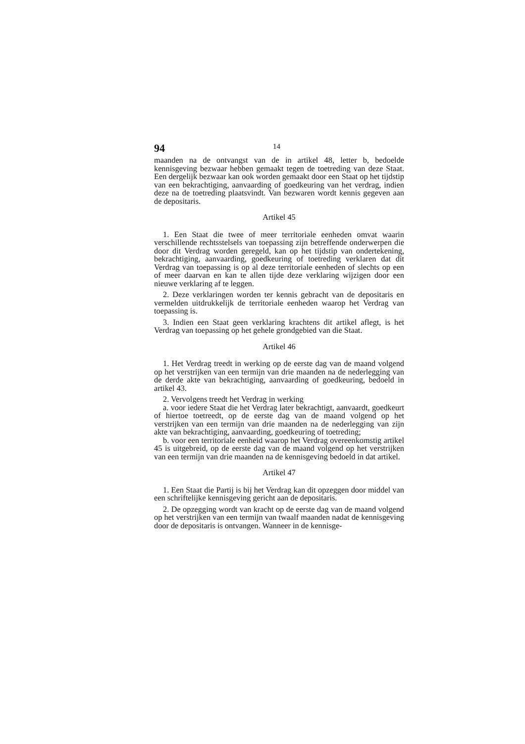94 14
maanden na de ontvangst van de in artikel 48, letter b, bedoelde kennisgeving bezwaar hebben gemaakt tegen de toetreding van deze Staat. Een dergelijk bezwaar kan ook worden gemaakt door een Staat op het tijdstip van een bekrachtiging, aanvaarding of goedkeuring van het verdrag, indien deze na de toetreding plaatsvindt. Van bezwaren wordt kennis gegeven aan de depositaris.
Artikel 45
1. Een Staat die twee of meer territoriale eenheden omvat waarin verschillende rechtsstelsels van toepassing zijn betreffende onderwerpen die door dit Verdrag worden geregeld, kan op het tijdstip van ondertekening, bekrachtiging, aanvaarding, goedkeuring of toetreding verklaren dat dit Verdrag van toepassing is op al deze territoriale eenheden of slechts op een of meer daarvan en kan te allen tijde deze verklaring wijzigen door een nieuwe verklaring af te leggen.
2. Deze verklaringen worden ter kennis gebracht van de depositaris en vermelden uitdrukkelijk de territoriale eenheden waarop het Verdrag van toepassing is.
3. Indien een Staat geen verklaring krachtens dit artikel aflegt, is het Verdrag van toepassing op het gehele grondgebied van die Staat.
Artikel 46
1. Het Verdrag treedt in werking op de eerste dag van de maand volgend op het verstrijken van een termijn van drie maanden na de nederlegging van de derde akte van bekrachtiging, aanvaarding of goedkeuring, bedoeld in artikel 43.
2. Vervolgens treedt het Verdrag in werking
a. voor iedere Staat die het Verdrag later bekrachtigt, aanvaardt, goedkeurt of hiertoe toetreedt, op de eerste dag van de maand volgend op het verstrijken van een termijn van drie maanden na de nederlegging van zijn akte van bekrachtiging, aanvaarding, goedkeuring of toetreding;
b. voor een territoriale eenheid waarop het Verdrag overeenkomstig artikel 45 is uitgebreid, op de eerste dag van de maand volgend op het verstrijken van een termijn van drie maanden na de kennisgeving bedoeld in dat artikel.
Artikel 47
1. Een Staat die Partij is bij het Verdrag kan dit opzeggen door middel van een schriftelijke kennisgeving gericht aan de depositaris.
2. De opzegging wordt van kracht op de eerste dag van de maand volgend op het verstrijken van een termijn van twaalf maanden nadat de kennisgeving door de depositaris is ontvangen. Wanneer in de kennisge-